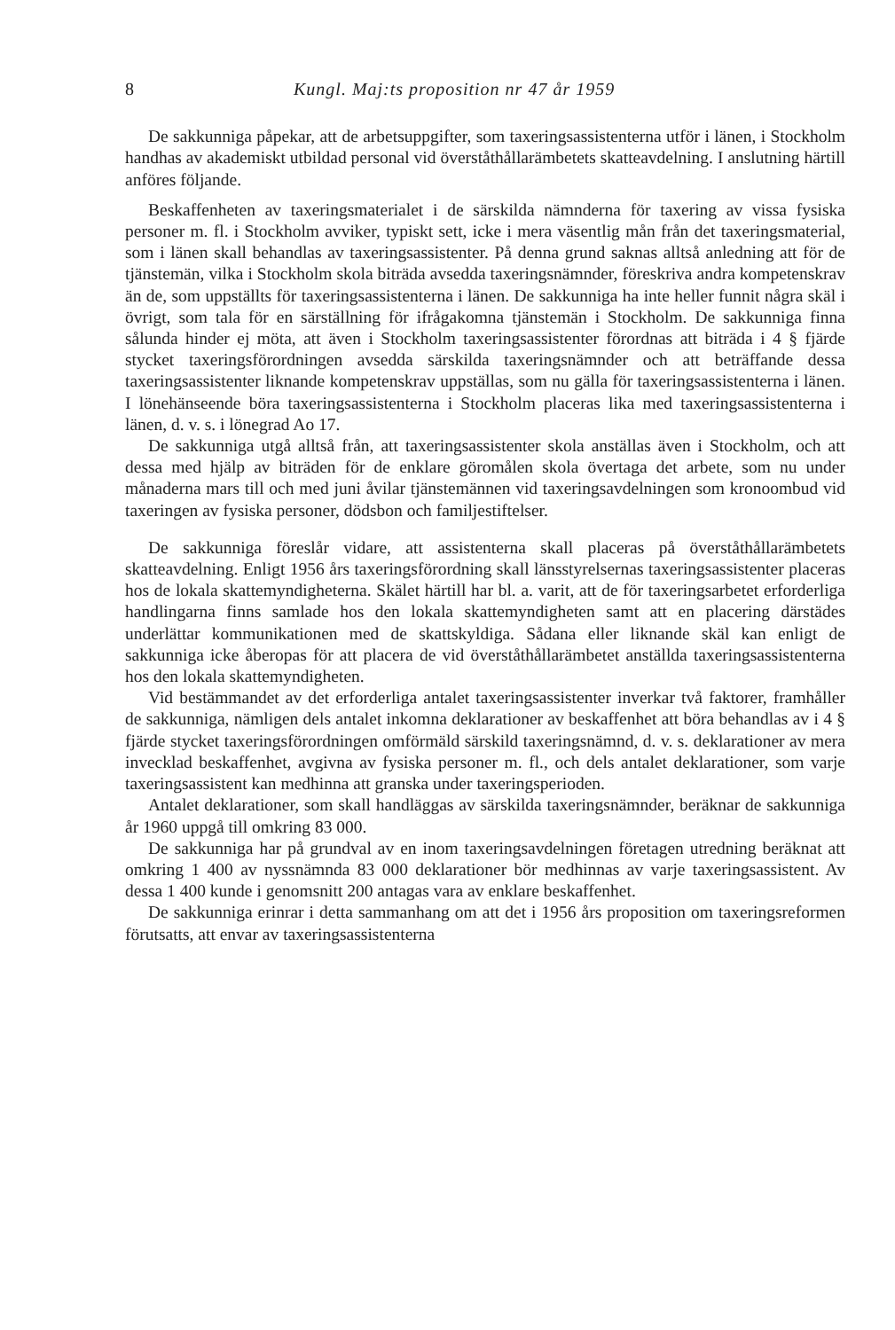8 Kungl. Maj:ts proposition nr 47 år 1959
De sakkunniga påpekar, att de arbetsuppgifter, som taxeringsassistenterna utför i länen, i Stockholm handhas av akademiskt utbildad personal vid överståthållarämbetets skatteavdelning. I anslutning härtill anföres följande.
Beskaffenheten av taxeringsmaterialet i de särskilda nämnderna för taxering av vissa fysiska personer m. fl. i Stockholm avviker, typiskt sett, icke i mera väsentlig mån från det taxeringsmaterial, som i länen skall behandlas av taxeringsassistenter. På denna grund saknas alltså anledning att för de tjänstemän, vilka i Stockholm skola biträda avsedda taxeringsnämnder, föreskriva andra kompetenskrav än de, som uppställts för taxeringsassistenterna i länen. De sakkunniga ha inte heller funnit några skäl i övrigt, som tala för en särställning för ifrågakomna tjänstemän i Stockholm. De sakkunniga finna sålunda hinder ej möta, att även i Stockholm taxeringsassistenter förordnas att biträda i 4 § fjärde stycket taxeringsförordningen avsedda särskilda taxeringsnämnder och att beträffande dessa taxeringsassistenter liknande kompetenskrav uppställas, som nu gälla för taxeringsassistenterna i länen. I lönehänseende böra taxeringsassistenterna i Stockholm placeras lika med taxeringsassistenterna i länen, d. v. s. i lönegrad Ao 17.
De sakkunniga utgå alltså från, att taxeringsassistenter skola anställas även i Stockholm, och att dessa med hjälp av biträden för de enklare göromålen skola övertaga det arbete, som nu under månaderna mars till och med juni åvilar tjänstemännen vid taxeringsavdelningen som kronoombud vid taxeringen av fysiska personer, dödsbon och familjestiftelser.
De sakkunniga föreslår vidare, att assistenterna skall placeras på överståthållarämbetets skatteavdelning. Enligt 1956 års taxeringsförordning skall länsstyrelsernas taxeringsassistenter placeras hos de lokala skattemyndigheterna. Skälet härtill har bl. a. varit, att de för taxeringsarbetet erforderliga handlingarna finns samlade hos den lokala skattemyndigheten samt att en placering därstädes underlättar kommunikationen med de skattskyldiga. Sådana eller liknande skäl kan enligt de sakkunniga icke åberopas för att placera de vid överståthållarämbetet anställda taxeringsassistenterna hos den lokala skattemyndigheten.
Vid bestämmandet av det erforderliga antalet taxeringsassistenter inverkar två faktorer, framhåller de sakkunniga, nämligen dels antalet inkomna deklarationer av beskaffenhet att böra behandlas av i 4 § fjärde stycket taxeringsförordningen omförmäld särskild taxeringsnämnd, d. v. s. deklarationer av mera invecklad beskaffenhet, avgivna av fysiska personer m. fl., och dels antalet deklarationer, som varje taxeringsassistent kan medhinna att granska under taxeringsperioden.
Antalet deklarationer, som skall handläggas av särskilda taxeringsnämnder, beräknar de sakkunniga år 1960 uppgå till omkring 83 000.
De sakkunniga har på grundval av en inom taxeringsavdelningen företagen utredning beräknat att omkring 1 400 av nyssnämnda 83 000 deklarationer bör medhinnas av varje taxeringsassistent. Av dessa 1 400 kunde i genomsnitt 200 antagas vara av enklare beskaffenhet.
De sakkunniga erinrar i detta sammanhang om att det i 1956 års proposition om taxeringsreformen förutsatts, att envar av taxeringsassistenterna